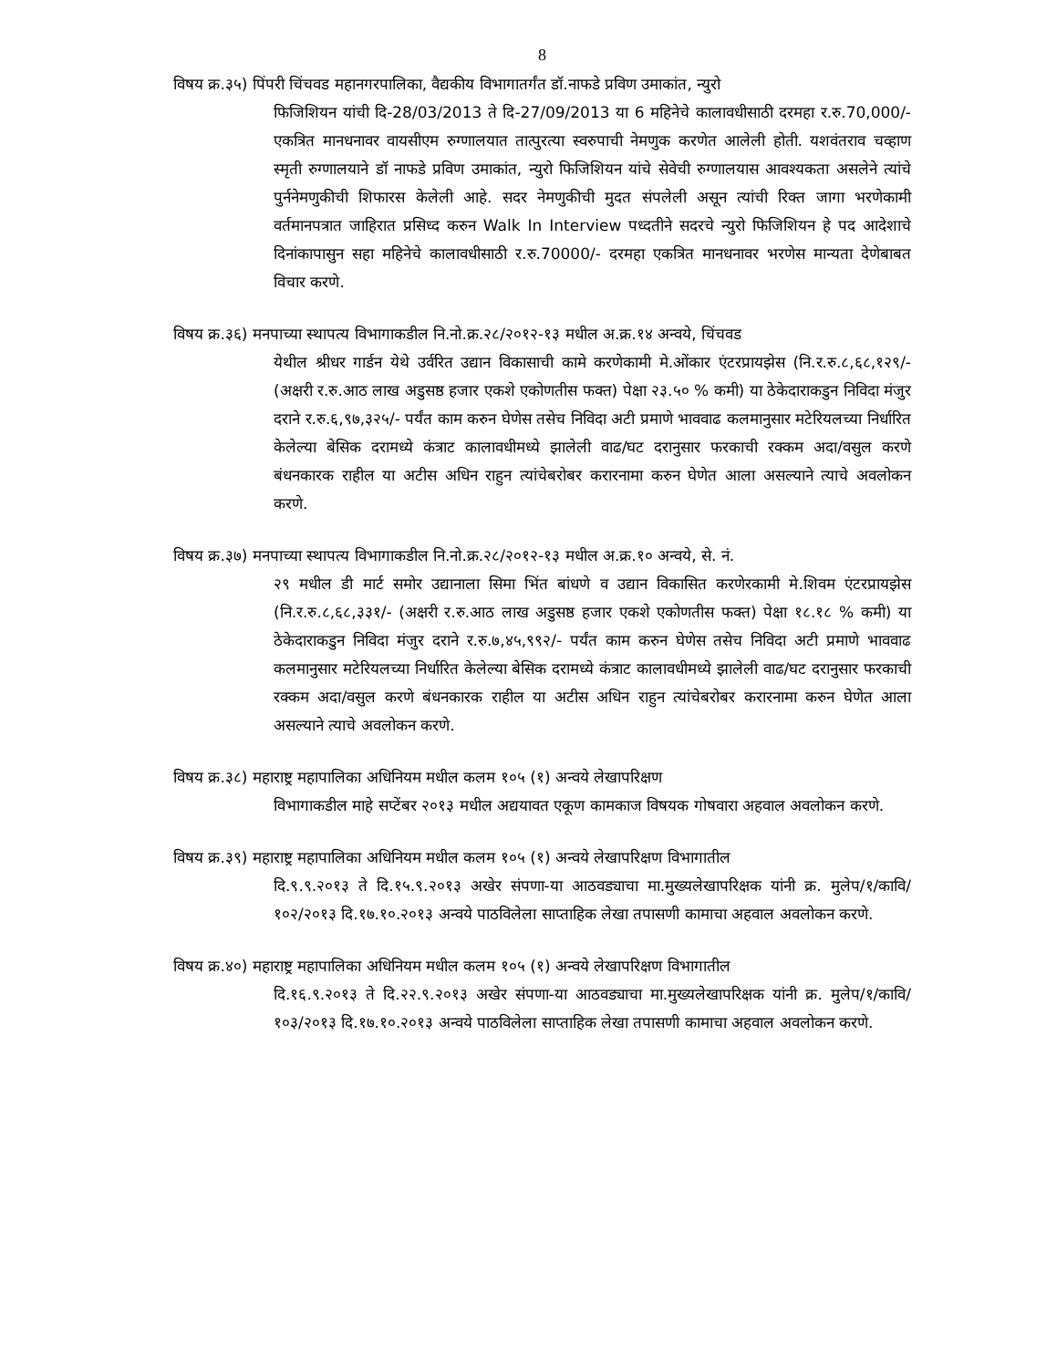8
विषय क्र.३५) पिंपरी चिंचवड महानगरपालिका, वैद्यकीय विभागातर्गंत डॉ.नाफडे प्रविण उमाकांत, न्युरो
फिजिशियन यांची दि-28/03/2013 ते दि-27/09/2013 या 6 महिनेचे कालावधीसाठी दरमहा र.रु.70,000/- एकत्रित मानधनावर वायसीएम रुग्णालयात तात्पुरत्या स्वरुपाची नेमणुक करणेत आलेली होती. यशवंतराव चव्हाण स्मृती रुग्णालयाने डॉ नाफडे प्रविण उमाकांत, न्युरो फिजिशियन यांचे सेवेची रुग्णालयास आवश्यकता असलेने त्यांचे पुर्ननेमणुकीची शिफारस केलेली आहे. सदर नेमणुकीची मुदत संपलेली असून त्यांची रिक्त जागा भरणेकामी वर्तमानपत्रात जाहिरात प्रसिध्द करुन Walk In Interview पध्दतीने सदरचे न्युरो फिजिशियन हे पद आदेशाचे दिनांकापासुन सहा महिनेचे कालावधीसाठी र.रु.70000/- दरमहा एकत्रित मानधनावर भरणेस मान्यता देणेबाबत विचार करणे.
विषय क्र.३६) मनपाच्या स्थापत्य विभागाकडील नि.नो.क्र.२८/२०१२-१३ मधील अ.क्र.१४ अन्वये, चिंचवड
येथील श्रीधर गार्डन येथे उर्वरित उद्यान विकासाची कामे करणेकामी मे.ओंकार एंटरप्रायझेस (नि.र.रु.८,६८,१२९/- (अक्षरी र.रु.आठ लाख अडुसष्ठ हजार एकशे एकोणतीस फक्त) पेक्षा २३.५० % कमी) या ठेकेदाराकडुन निविदा मंजुर दराने र.रु.६,९७,३२५/- पर्यंत काम करुन घेणेस तसेच निविदा अटी प्रमाणे भाववाढ कलमानुसार मटेरियलच्या निर्धारित केलेल्या बेसिक दरामध्ये कंत्राट कालावधीमध्ये झालेली वाढ/घट दरानुसार फरकाची रक्कम अदा/वसुल करणे बंधनकारक राहील या अटीस अधिन राहुन त्यांचेबरोबर करारनामा करुन घेणेत आला असल्याने त्याचे अवलोकन करणे.
विषय क्र.३७) मनपाच्या स्थापत्य विभागाकडील नि.नो.क्र.२८/२०१२-१३ मधील अ.क्र.१० अन्वये, से. नं.
२९ मधील डी मार्ट समोर उद्यानाला सिमा भिंत बांधणे व उद्यान विकासित करणेरकामी मे.शिवम एंटरप्रायझेस (नि.र.रु.८,६८,३३१/- (अक्षरी र.रु.आठ लाख अडुसष्ठ हजार एकशे एकोणतीस फक्त) पेक्षा १८.१८ % कमी) या ठेकेदाराकडुन निविदा मंजुर दराने र.रु.७,४५,९९२/- पर्यंत काम करुन घेणेस तसेच निविदा अटी प्रमाणे भाववाढ कलमानुसार मटेरियलच्या निर्धारित केलेल्या बेसिक दरामध्ये कंत्राट कालावधीमध्ये झालेली वाढ/घट दरानुसार फरकाची रक्कम अदा/वसुल करणे बंधनकारक राहील या अटीस अधिन राहुन त्यांचेबरोबर करारनामा करुन घेणेत आला असल्याने त्याचे अवलोकन करणे.
विषय क्र.३८) महाराष्ट्र महापालिका अधिनियम मधील कलम १०५ (१) अन्वये लेखापरिक्षण
विभागाकडील माहे सप्टेंबर २०१३ मधील अद्ययावत एकूण कामकाज विषयक गोषवारा अहवाल अवलोकन करणे.
विषय क्र.३९) महाराष्ट्र महापालिका अधिनियम मधील कलम १०५ (१) अन्वये लेखापरिक्षण विभागातील
दि.९.९.२०१३ ते दि.१५.९.२०१३ अखेर संपणा-या आठवड्याचा मा.मुख्यलेखापरिक्षक यांनी क्र. मुलेप/१/कावि/१०२/२०१३ दि.१७.१०.२०१३ अन्वये पाठविलेला साप्ताहिक लेखा तपासणी कामाचा अहवाल अवलोकन करणे.
विषय क्र.४०) महाराष्ट्र महापालिका अधिनियम मधील कलम १०५ (१) अन्वये लेखापरिक्षण विभागातील
दि.१६.९.२०१३ ते दि.२२.९.२०१३ अखेर संपणा-या आठवड्याचा मा.मुख्यलेखापरिक्षक यांनी क्र. मुलेप/१/कावि/१०३/२०१३ दि.१७.१०.२०१३ अन्वये पाठविलेला साप्ताहिक लेखा तपासणी कामाचा अहवाल अवलोकन करणे.